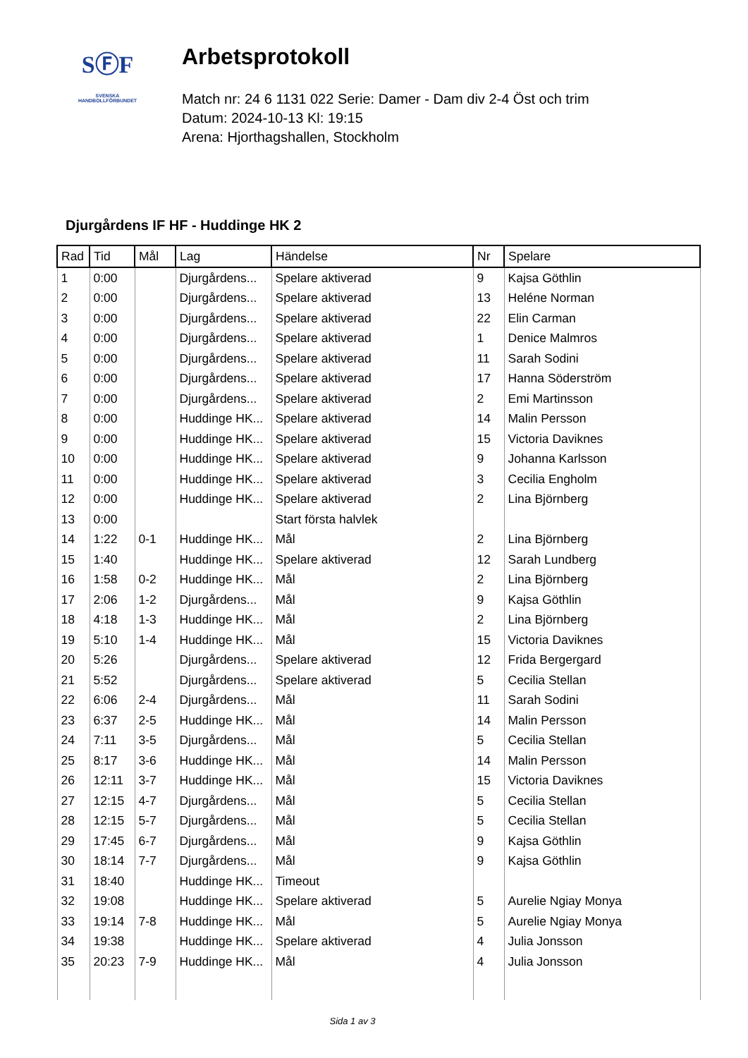SⒻF
SVENSKA
HANDBOLLFÖRBUNDET
Arbetsprotokoll
Match nr: 24 6 1131 022 Serie: Damer - Dam div 2-4 Öst och trim
Datum: 2024-10-13 Kl: 19:15
Arena: Hjorthagshallen, Stockholm
Djurgårdens IF HF - Huddinge HK 2
| Rad | Tid | Mål | Lag | Händelse | Nr | Spelare |
| --- | --- | --- | --- | --- | --- | --- |
| 1 | 0:00 | | Djurgårdens... | Spelare aktiverad | 9 | Kajsa Göthlin |
| 2 | 0:00 | | Djurgårdens... | Spelare aktiverad | 13 | Heléne Norman |
| 3 | 0:00 | | Djurgårdens... | Spelare aktiverad | 22 | Elin Carman |
| 4 | 0:00 | | Djurgårdens... | Spelare aktiverad | 1 | Denice Malmros |
| 5 | 0:00 | | Djurgårdens... | Spelare aktiverad | 11 | Sarah Sodini |
| 6 | 0:00 | | Djurgårdens... | Spelare aktiverad | 17 | Hanna Söderström |
| 7 | 0:00 | | Djurgårdens... | Spelare aktiverad | 2 | Emi Martinsson |
| 8 | 0:00 | | Huddinge HK... | Spelare aktiverad | 14 | Malin Persson |
| 9 | 0:00 | | Huddinge HK... | Spelare aktiverad | 15 | Victoria Daviknes |
| 10 | 0:00 | | Huddinge HK... | Spelare aktiverad | 9 | Johanna Karlsson |
| 11 | 0:00 | | Huddinge HK... | Spelare aktiverad | 3 | Cecilia Engholm |
| 12 | 0:00 | | Huddinge HK... | Spelare aktiverad | 2 | Lina Björnberg |
| 13 | 0:00 | | | Start första halvlek | | |
| 14 | 1:22 | 0-1 | Huddinge HK... | Mål | 2 | Lina Björnberg |
| 15 | 1:40 | | Huddinge HK... | Spelare aktiverad | 12 | Sarah Lundberg |
| 16 | 1:58 | 0-2 | Huddinge HK... | Mål | 2 | Lina Björnberg |
| 17 | 2:06 | 1-2 | Djurgårdens... | Mål | 9 | Kajsa Göthlin |
| 18 | 4:18 | 1-3 | Huddinge HK... | Mål | 2 | Lina Björnberg |
| 19 | 5:10 | 1-4 | Huddinge HK... | Mål | 15 | Victoria Daviknes |
| 20 | 5:26 | | Djurgårdens... | Spelare aktiverad | 12 | Frida Bergergard |
| 21 | 5:52 | | Djurgårdens... | Spelare aktiverad | 5 | Cecilia Stellan |
| 22 | 6:06 | 2-4 | Djurgårdens... | Mål | 11 | Sarah Sodini |
| 23 | 6:37 | 2-5 | Huddinge HK... | Mål | 14 | Malin Persson |
| 24 | 7:11 | 3-5 | Djurgårdens... | Mål | 5 | Cecilia Stellan |
| 25 | 8:17 | 3-6 | Huddinge HK... | Mål | 14 | Malin Persson |
| 26 | 12:11 | 3-7 | Huddinge HK... | Mål | 15 | Victoria Daviknes |
| 27 | 12:15 | 4-7 | Djurgårdens... | Mål | 5 | Cecilia Stellan |
| 28 | 12:15 | 5-7 | Djurgårdens... | Mål | 5 | Cecilia Stellan |
| 29 | 17:45 | 6-7 | Djurgårdens... | Mål | 9 | Kajsa Göthlin |
| 30 | 18:14 | 7-7 | Djurgårdens... | Mål | 9 | Kajsa Göthlin |
| 31 | 18:40 | | Huddinge HK... | Timeout | | |
| 32 | 19:08 | | Huddinge HK... | Spelare aktiverad | 5 | Aurelie Ngiay Monya |
| 33 | 19:14 | 7-8 | Huddinge HK... | Mål | 5 | Aurelie Ngiay Monya |
| 34 | 19:38 | | Huddinge HK... | Spelare aktiverad | 4 | Julia Jonsson |
| 35 | 20:23 | 7-9 | Huddinge HK... | Mål | 4 | Julia Jonsson |
Sida 1 av 3